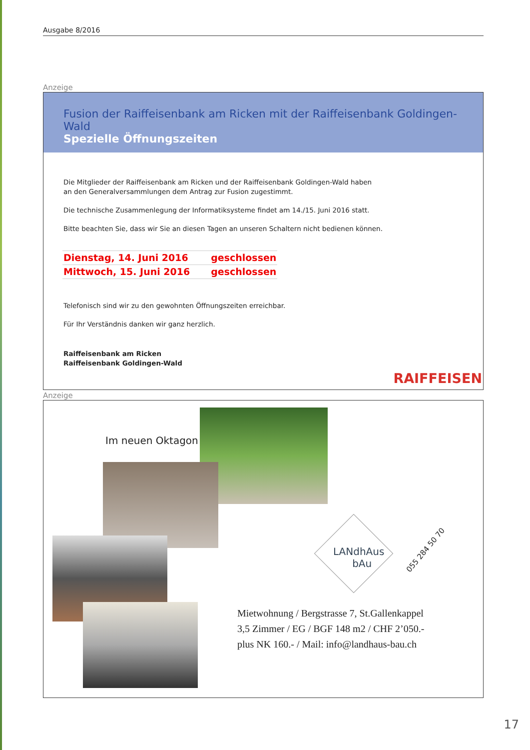Ausgabe 8/2016
Anzeige
Fusion der Raiffeisenbank am Ricken mit der Raiffeisenbank Goldingen-Wald
Spezielle Öffnungszeiten
Die Mitglieder der Raiffeisenbank am Ricken und der Raiffeisenbank Goldingen-Wald haben
an den Generalversammlungen dem Antrag zur Fusion zugestimmt.
Die technische Zusammenlegung der Informatiksysteme findet am 14./15. Juni 2016 statt.
Bitte beachten Sie, dass wir Sie an diesen Tagen an unseren Schaltern nicht bedienen können.
| Dienstag, 14. Juni 2016 | geschlossen |
| Mittwoch, 15. Juni 2016 | geschlossen |
Telefonisch sind wir zu den gewohnten Öffnungszeiten erreichbar.
Für Ihr Verständnis danken wir ganz herzlich.
Raiffeisenbank am Ricken
Raiffeisenbank Goldingen-Wald
RAIFFEISEN
Anzeige
Im neuen Oktagon
LANdhAus
bAu
055 284 50 70
Mietwohnung / Bergstrasse 7, St.Gallenkappel
3,5 Zimmer / EG / BGF 148 m2 / CHF 2’050.-
plus NK 160.- / Mail: info@landhaus-bau.ch
17